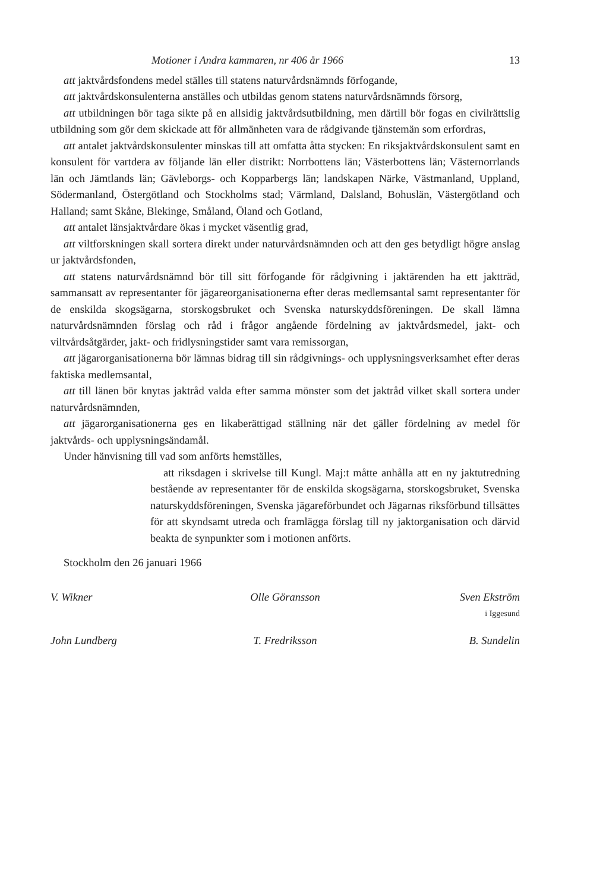Motioner i Andra kammaren, nr 406 år 1966 13
att jaktvårdsfondens medel ställes till statens naturvårdsnämnds förfogande,
att jaktvårdskonsulenterna anställes och utbildas genom statens naturvårdsnämnds försorg,
att utbildningen bör taga sikte på en allsidig jaktvårdsutbildning, men därtill bör fogas en civilrättslig utbildning som gör dem skickade att för allmänheten vara de rådgivande tjänstemän som erfordras,
att antalet jaktvårdskonsulenter minskas till att omfatta åtta stycken: En riksjaktvårdskonsulent samt en konsulent för vartdera av följande län eller distrikt: Norrbottens län; Västerbottens län; Västernorrlands län och Jämtlands län; Gävleborgs- och Kopparbergs län; landskapen Närke, Västmanland, Uppland, Södermanland, Östergötland och Stockholms stad; Värmland, Dalsland, Bohuslän, Västergötland och Halland; samt Skåne, Blekinge, Småland, Öland och Gotland,
att antalet länsjaktvårdare ökas i mycket väsentlig grad,
att viltforskningen skall sortera direkt under naturvårdsnämnden och att den ges betydligt högre anslag ur jaktvårdsfonden,
att statens naturvårdsnämnd bör till sitt förfogande för rådgivning i jaktärenden ha ett jaktträd, sammansatt av representanter för jägareorganisationerna efter deras medlemsantal samt representanter för de enskilda skogsägarna, storskogsbruket och Svenska naturskyddsföreningen. De skall lämna naturvårdsnämnden förslag och råd i frågor angående fördelning av jaktvårdsmedel, jakt- och viltvårdsåtgärder, jakt- och fridlysningstider samt vara remissorgan,
att jägarorganisationerna bör lämnas bidrag till sin rådgivnings- och upplysningsverksamhet efter deras faktiska medlemsantal,
att till länen bör knytas jaktråd valda efter samma mönster som det jaktråd vilket skall sortera under naturvårdsnämnden,
att jägarorganisationerna ges en likaberättigad ställning när det gäller fördelning av medel för jaktvårds- och upplysningsändamål.
Under hänvisning till vad som anförts hemställes,
att riksdagen i skrivelse till Kungl. Maj:t måtte anhålla att en ny jaktutredning bestående av representanter för de enskilda skogsägarna, storskogsbruket, Svenska naturskyddsföreningen, Svenska jägareförbundet och Jägarnas riksförbund tillsättes för att skyndsamt utreda och framlägga förslag till ny jaktorganisation och därvid beakta de synpunkter som i motionen anförts.
Stockholm den 26 januari 1966
V. Wikner Olle Göransson Sven Ekström
i Iggesund
John Lundberg T. Fredriksson B. Sundelin